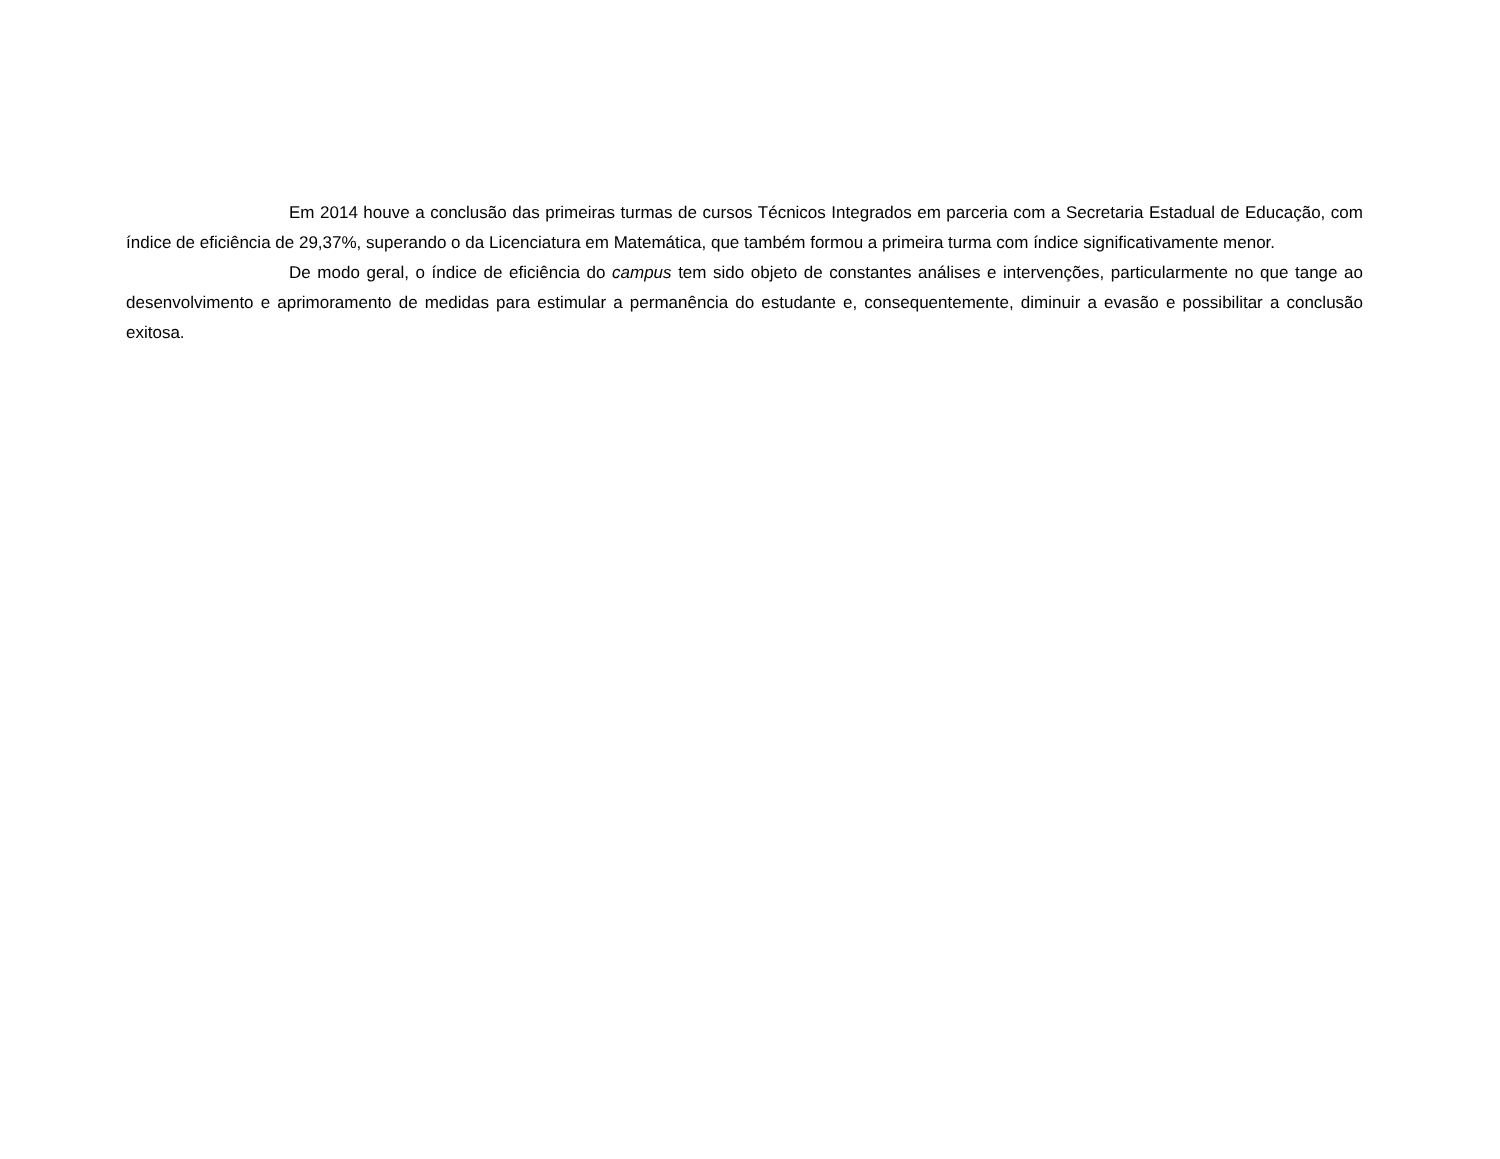Em 2014 houve a conclusão das primeiras turmas de cursos Técnicos Integrados em parceria com a Secretaria Estadual de Educação, com índice de eficiência de 29,37%, superando o da Licenciatura em Matemática, que também formou a primeira turma com índice significativamente menor.
De modo geral, o índice de eficiência do campus tem sido objeto de constantes análises e intervenções, particularmente no que tange ao desenvolvimento e aprimoramento de medidas para estimular a permanência do estudante e, consequentemente, diminuir a evasão e possibilitar a conclusão exitosa.